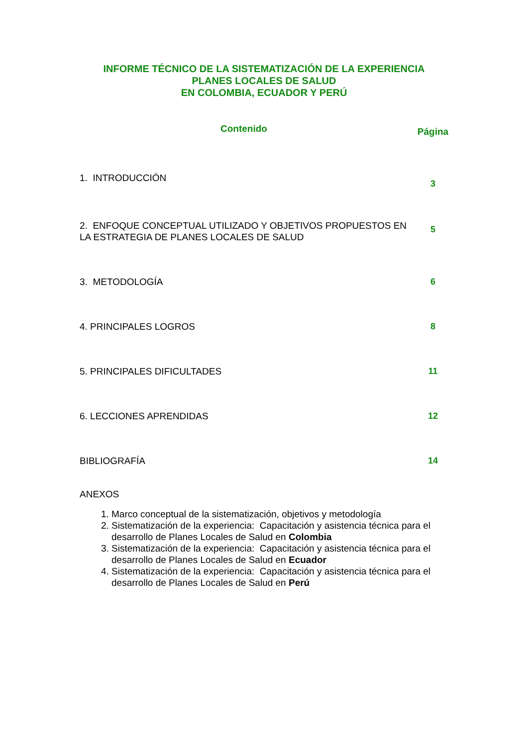INFORME TÉCNICO DE LA SISTEMATIZACIÓN DE LA EXPERIENCIA
PLANES LOCALES DE SALUD
EN COLOMBIA, ECUADOR Y PERÚ
Contenido
Página
1. INTRODUCCIÓN
3
2. ENFOQUE CONCEPTUAL UTILIZADO Y OBJETIVOS PROPUESTOS EN LA ESTRATEGIA DE PLANES LOCALES DE SALUD
5
3. METODOLOGÍA 6
4. PRINCIPALES LOGROS 8
5. PRINCIPALES DIFICULTADES 11
6. LECCIONES APRENDIDAS 12
BIBLIOGRAFÍA 14
ANEXOS
1. Marco conceptual de la sistematización, objetivos y metodología
2. Sistematización de la experiencia: Capacitación y asistencia técnica para el desarrollo de Planes Locales de Salud en Colombia
3. Sistematización de la experiencia: Capacitación y asistencia técnica para el desarrollo de Planes Locales de Salud en Ecuador
4. Sistematización de la experiencia: Capacitación y asistencia técnica para el desarrollo de Planes Locales de Salud en Perú